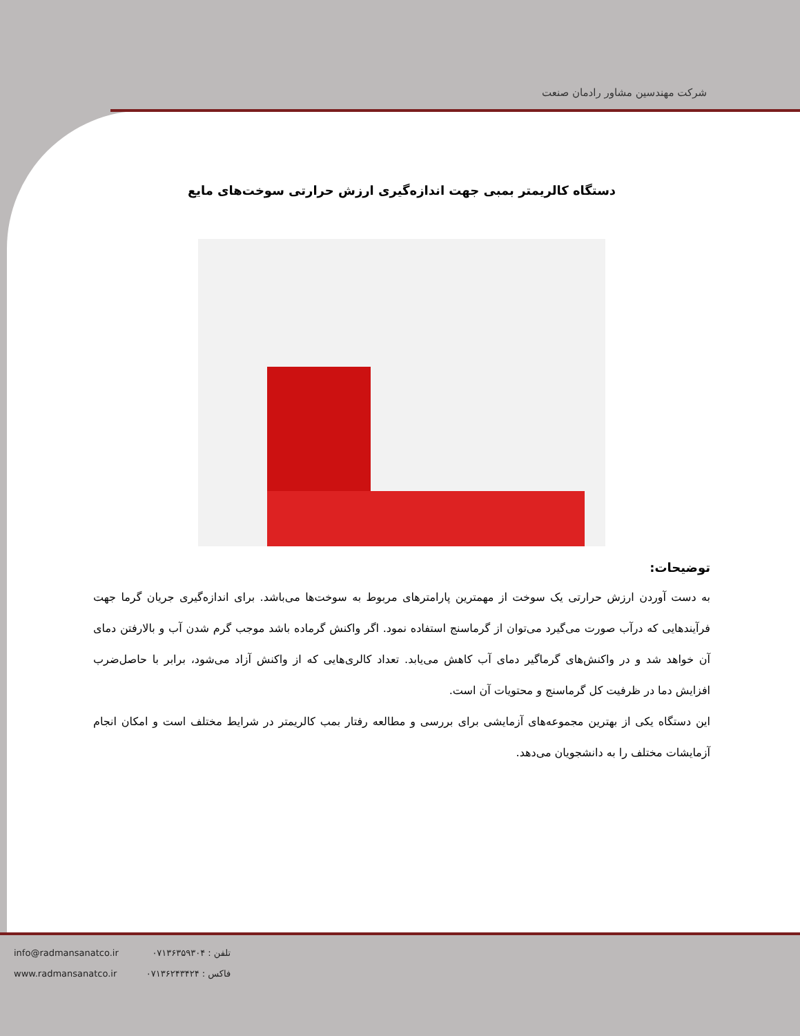شرکت مهندسین مشاور رادمان صنعت
دستگاه کالریمتر بمبی جهت اندازه‌گیری ارزش حرارتی سوخت‌های مایع
توضیحات:
به دست آوردن ارزش حرارتی یک سوخت از مهمترین پارامترهای مربوط به سوخت‌ها می‌باشد. برای اندازه‌گیری جریان گرما جهت فرآیندهایی که درآب صورت می‌گیرد می‌توان از گرماسنج استفاده نمود. اگر واکنش گرماده باشد موجب گرم شدن آب و بالارفتن دمای آن خواهد شد و در واکنش‌های گرماگیر دمای آب کاهش می‌یابد. تعداد کالری‌هایی که از واکنش آزاد می‌شود، برابر با حاصل‌ضرب افزایش دما در ظرفیت کل گرماسنج و محتویات آن است.
این دستگاه یکی از بهترین مجموعه‌های آزمایشی برای بررسی و مطالعه رفتار بمب کالریمتر در شرایط مختلف است و امکان انجام آزمایشات مختلف را به دانشجویان می‌دهد.
info@radmansanatco.ir
www.radmansanatco.ir
تلفن : ۰۷۱۳۶۳۵۹۳۰۴
فاکس : ۰۷۱۳۶۲۴۳۴۲۴